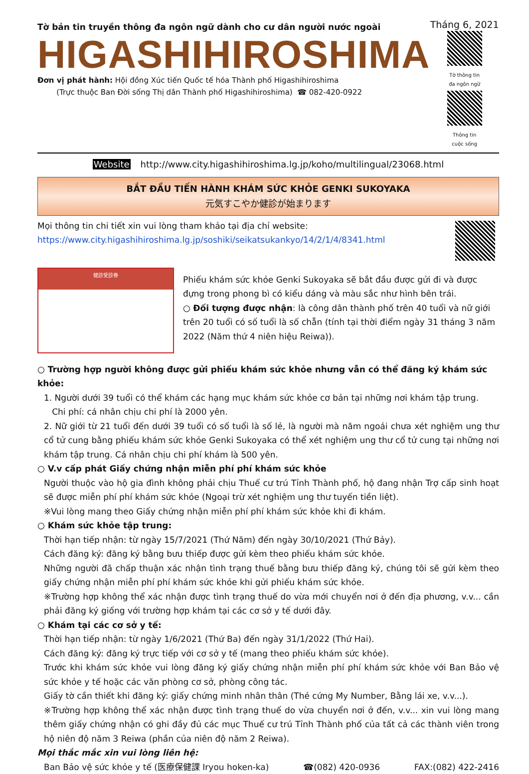Tờ bản tin truyền thông đa ngôn ngữ dành cho cư dân người nước ngoài
HIGASHIHIROSHIMA
Đơn vị phát hành: Hội đồng Xúc tiến Quốc tế hóa Thành phố Higashihiroshima
(Trực thuộc Ban Đời sống Thị dân Thành phố Higashihiroshima) ☎ 082-420-0922
Tháng 6, 2021
Tờ thông tin
đa ngôn ngữ
Thông tin
cuộc sống
Website http://www.city.higashihiroshima.lg.jp/koho/multilingual/23068.html
BẮT ĐẦU TIẾN HÀNH KHÁM SỨC KHỎE GENKI SUKOYAKA
元気すこやか健診が始まります
Mọi thông tin chi tiết xin vui lòng tham khảo tại địa chỉ website:
https://www.city.higashihiroshima.lg.jp/soshiki/seikatsukankyo/14/2/1/4/8341.html
健診受診券
Phiếu khám sức khỏe Genki Sukoyaka sẽ bắt đầu được gửi đi và được đựng trong phong bì có kiểu dáng và màu sắc như hình bên trái.
○ Đối tượng được nhận: là công dân thành phố trên 40 tuổi và nữ giới trên 20 tuổi có số tuổi là số chẵn (tính tại thời điểm ngày 31 tháng 3 năm 2022 (Năm thứ 4 niên hiệu Reiwa)).
○ Trường hợp người không được gửi phiếu khám sức khỏe nhưng vẫn có thể đăng ký khám sức khỏe:
1. Người dưới 39 tuổi có thể khám các hạng mục khám sức khỏe cơ bản tại những nơi khám tập trung.
Chi phí: cá nhân chịu chi phí là 2000 yên.
2. Nữ giới từ 21 tuổi đến dưới 39 tuổi có số tuổi là số lẻ, là người mà năm ngoái chưa xét nghiệm ung thư cổ tử cung bằng phiếu khám sức khỏe Genki Sukoyaka có thể xét nghiệm ung thư cổ tử cung tại những nơi khám tập trung. Cá nhân chịu chi phí khám là 500 yên.
○ V.v cấp phát Giấy chứng nhận miễn phí phí khám sức khỏe
Người thuộc vào hộ gia đình không phải chịu Thuế cư trú Tỉnh Thành phố, hộ đang nhận Trợ cấp sinh hoạt sẽ được miễn phí phí khám sức khỏe (Ngoại trừ xét nghiệm ung thư tuyến tiền liệt).
※Vui lòng mang theo Giấy chứng nhận miễn phí phí khám sức khỏe khi đi khám.
○ Khám sức khỏe tập trung:
Thời hạn tiếp nhận: từ ngày 15/7/2021 (Thứ Năm) đến ngày 30/10/2021 (Thứ Bảy).
Cách đăng ký: đăng ký bằng bưu thiếp được gửi kèm theo phiếu khám sức khỏe.
Những người đã chấp thuận xác nhận tình trạng thuế bằng bưu thiếp đăng ký, chúng tôi sẽ gửi kèm theo giấy chứng nhận miễn phí phí khám sức khỏe khi gửi phiếu khám sức khỏe.
※Trường hợp không thể xác nhận được tình trạng thuế do vừa mới chuyển nơi ở đến địa phương, v.v... cần phải đăng ký giống với trường hợp khám tại các cơ sở y tế dưới đây.
○ Khám tại các cơ sở y tế:
Thời hạn tiếp nhận: từ ngày 1/6/2021 (Thứ Ba) đến ngày 31/1/2022 (Thứ Hai).
Cách đăng ký: đăng ký trực tiếp với cơ sở y tế (mang theo phiếu khám sức khỏe).
Trước khi khám sức khỏe vui lòng đăng ký giấy chứng nhận miễn phí phí khám sức khỏe với Ban Bảo vệ sức khỏe y tế hoặc các văn phòng cơ sở, phòng công tác.
Giấy tờ cần thiết khi đăng ký: giấy chứng minh nhân thân (Thẻ cứng My Number, Bằng lái xe, v.v...).
※Trường hợp không thể xác nhận được tình trạng thuế do vừa chuyển nơi ở đến, v.v... xin vui lòng mang thêm giấy chứng nhận có ghi đầy đủ các mục Thuế cư trú Tỉnh Thành phố của tất cả các thành viên trong hộ niên độ năm 3 Reiwa (phần của niên độ năm 2 Reiwa).
Mọi thắc mắc xin vui lòng liên hệ:
Ban Bảo vệ sức khỏe y tế (医療保健課 Iryou hoken-ka) ☎(082) 420-0936 FAX:(082) 422-2416